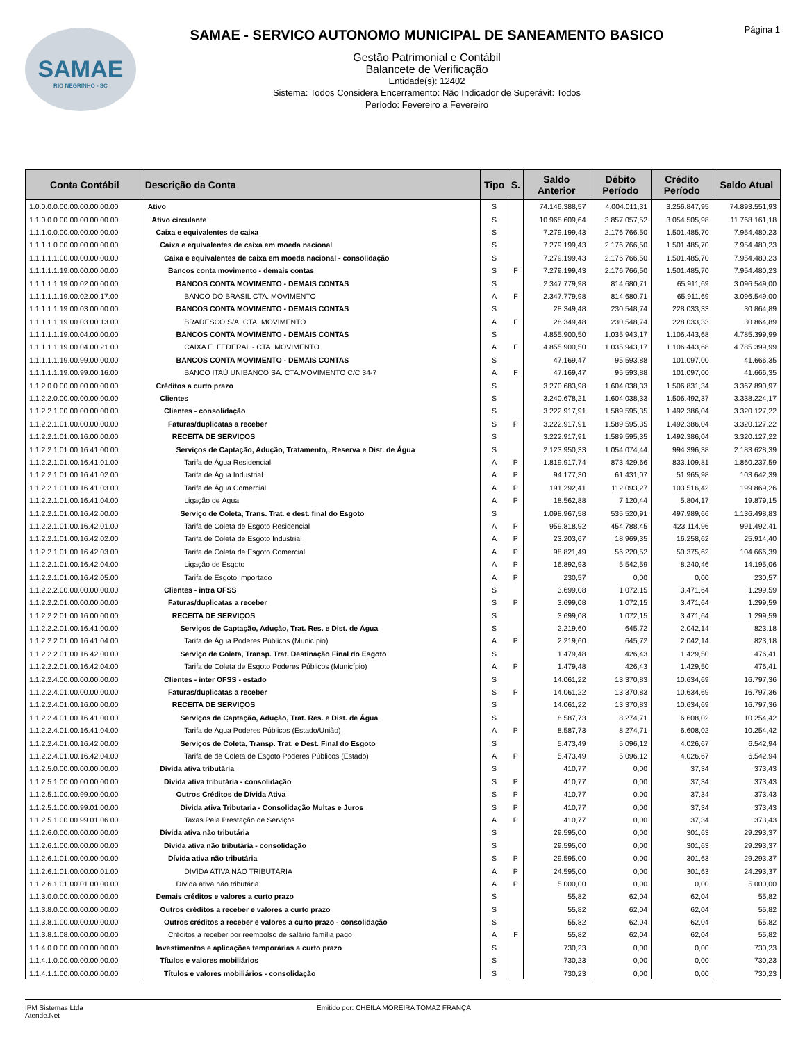SAMAE
RIO NEGRINHO - SC
SAMAE - SERVICO AUTONOMO MUNICIPAL DE SANEAMENTO BASICO
Gestão Patrimonial e Contábil
Balancete de Verificação
Entidade(s): 12402
Sistema: Todos Considera Encerramento: Não Indicador de Superávit: Todos
Período: Fevereiro a Fevereiro
Página 1
| Conta Contábil | Descrição da Conta | Tipo | S. | Saldo Anterior | Débito Período | Crédito Período | Saldo Atual |
| --- | --- | --- | --- | --- | --- | --- | --- |
| 1.0.0.0.0.00.00.00.00.00.00 | Ativo | S | | 74.146.388,57 | 4.004.011,31 | 3.256.847,95 | 74.893.551,93 |
| 1.1.0.0.0.00.00.00.00.00.00 | Ativo circulante | S | | 10.965.609,64 | 3.857.057,52 | 3.054.505,98 | 11.768.161,18 |
| 1.1.1.0.0.00.00.00.00.00.00 | Caixa e equivalentes de caixa | S | | 7.279.199,43 | 2.176.766,50 | 1.501.485,70 | 7.954.480,23 |
| 1.1.1.1.0.00.00.00.00.00.00 | Caixa e equivalentes de caixa em moeda nacional | S | | 7.279.199,43 | 2.176.766,50 | 1.501.485,70 | 7.954.480,23 |
| 1.1.1.1.1.00.00.00.00.00.00 | Caixa e equivalentes de caixa em moeda nacional - consolidação | S | | 7.279.199,43 | 2.176.766,50 | 1.501.485,70 | 7.954.480,23 |
| 1.1.1.1.1.19.00.00.00.00.00 | Bancos conta movimento - demais contas | S | F | 7.279.199,43 | 2.176.766,50 | 1.501.485,70 | 7.954.480,23 |
| 1.1.1.1.1.19.00.02.00.00.00 | BANCOS CONTA MOVIMENTO - DEMAIS CONTAS | S | | 2.347.779,98 | 814.680,71 | 65.911,69 | 3.096.549,00 |
| 1.1.1.1.1.19.00.02.00.17.00 | BANCO DO BRASIL CTA. MOVIMENTO | A | F | 2.347.779,98 | 814.680,71 | 65.911,69 | 3.096.549,00 |
| 1.1.1.1.1.19.00.03.00.00.00 | BANCOS CONTA MOVIMENTO - DEMAIS CONTAS | S | | 28.349,48 | 230.548,74 | 228.033,33 | 30.864,89 |
| 1.1.1.1.1.19.00.03.00.13.00 | BRADESCO S/A. CTA. MOVIMENTO | A | F | 28.349,48 | 230.548,74 | 228.033,33 | 30.864,89 |
| 1.1.1.1.1.19.00.04.00.00.00 | BANCOS CONTA MOVIMENTO - DEMAIS CONTAS | S | | 4.855.900,50 | 1.035.943,17 | 1.106.443,68 | 4.785.399,99 |
| 1.1.1.1.1.19.00.04.00.21.00 | CAIXA E. FEDERAL - CTA. MOVIMENTO | A | F | 4.855.900,50 | 1.035.943,17 | 1.106.443,68 | 4.785.399,99 |
| 1.1.1.1.1.19.00.99.00.00.00 | BANCOS CONTA MOVIMENTO - DEMAIS CONTAS | S | | 47.169,47 | 95.593,88 | 101.097,00 | 41.666,35 |
| 1.1.1.1.1.19.00.99.00.16.00 | BANCO ITAÚ UNIBANCO SA. CTA.MOVIMENTO C/C 34-7 | A | F | 47.169,47 | 95.593,88 | 101.097,00 | 41.666,35 |
| 1.1.2.0.0.00.00.00.00.00.00 | Créditos a curto prazo | S | | 3.270.683,98 | 1.604.038,33 | 1.506.831,34 | 3.367.890,97 |
| 1.1.2.2.0.00.00.00.00.00.00 | Clientes | S | | 3.240.678,21 | 1.604.038,33 | 1.506.492,37 | 3.338.224,17 |
| 1.1.2.2.1.00.00.00.00.00.00 | Clientes - consolidação | S | | 3.222.917,91 | 1.589.595,35 | 1.492.386,04 | 3.320.127,22 |
| 1.1.2.2.1.01.00.00.00.00.00 | Faturas/duplicatas a receber | S | P | 3.222.917,91 | 1.589.595,35 | 1.492.386,04 | 3.320.127,22 |
| 1.1.2.2.1.01.00.16.00.00.00 | RECEITA DE SERVIÇOS | S | | 3.222.917,91 | 1.589.595,35 | 1.492.386,04 | 3.320.127,22 |
| 1.1.2.2.1.01.00.16.41.00.00 | Serviços de Captação, Adução, Tratamento,, Reserva e Dist. de Água | S | | 2.123.950,33 | 1.054.074,44 | 994.396,38 | 2.183.628,39 |
| 1.1.2.2.1.01.00.16.41.01.00 | Tarifa de Água Residencial | A | P | 1.819.917,74 | 873.429,66 | 833.109,81 | 1.860.237,59 |
| 1.1.2.2.1.01.00.16.41.02.00 | Tarifa de Água Industrial | A | P | 94.177,30 | 61.431,07 | 51.965,98 | 103.642,39 |
| 1.1.2.2.1.01.00.16.41.03.00 | Tarifa de Água Comercial | A | P | 191.292,41 | 112.093,27 | 103.516,42 | 199.869,26 |
| 1.1.2.2.1.01.00.16.41.04.00 | Ligação de Água | A | P | 18.562,88 | 7.120,44 | 5.804,17 | 19.879,15 |
| 1.1.2.2.1.01.00.16.42.00.00 | Serviço de Coleta, Trans. Trat. e dest. final do Esgoto | S | | 1.098.967,58 | 535.520,91 | 497.989,66 | 1.136.498,83 |
| 1.1.2.2.1.01.00.16.42.01.00 | Tarifa de Coleta de Esgoto Residencial | A | P | 959.818,92 | 454.788,45 | 423.114,96 | 991.492,41 |
| 1.1.2.2.1.01.00.16.42.02.00 | Tarifa de Coleta de Esgoto Industrial | A | P | 23.203,67 | 18.969,35 | 16.258,62 | 25.914,40 |
| 1.1.2.2.1.01.00.16.42.03.00 | Tarifa de Coleta de Esgoto Comercial | A | P | 98.821,49 | 56.220,52 | 50.375,62 | 104.666,39 |
| 1.1.2.2.1.01.00.16.42.04.00 | Ligação de Esgoto | A | P | 16.892,93 | 5.542,59 | 8.240,46 | 14.195,06 |
| 1.1.2.2.1.01.00.16.42.05.00 | Tarifa de Esgoto Importado | A | P | 230,57 | 0,00 | 0,00 | 230,57 |
| 1.1.2.2.2.00.00.00.00.00.00 | Clientes - intra OFSS | S | | 3.699,08 | 1.072,15 | 3.471,64 | 1.299,59 |
| 1.1.2.2.2.01.00.00.00.00.00 | Faturas/duplicatas a receber | S | P | 3.699,08 | 1.072,15 | 3.471,64 | 1.299,59 |
| 1.1.2.2.2.01.00.16.00.00.00 | RECEITA DE SERVIÇOS | S | | 3.699,08 | 1.072,15 | 3.471,64 | 1.299,59 |
| 1.1.2.2.2.01.00.16.41.00.00 | Serviços de Captação, Adução, Trat. Res. e Dist. de Água | S | | 2.219,60 | 645,72 | 2.042,14 | 823,18 |
| 1.1.2.2.2.01.00.16.41.04.00 | Tarifa de Água Poderes Públicos (Município) | A | P | 2.219,60 | 645,72 | 2.042,14 | 823,18 |
| 1.1.2.2.2.01.00.16.42.00.00 | Serviço de Coleta, Transp. Trat. Destinação Final do Esgoto | S | | 1.479,48 | 426,43 | 1.429,50 | 476,41 |
| 1.1.2.2.2.01.00.16.42.04.00 | Tarifa de Coleta de Esgoto Poderes Públicos (Município) | A | P | 1.479,48 | 426,43 | 1.429,50 | 476,41 |
| 1.1.2.2.4.00.00.00.00.00.00 | Clientes - inter OFSS - estado | S | | 14.061,22 | 13.370,83 | 10.634,69 | 16.797,36 |
| 1.1.2.2.4.01.00.00.00.00.00 | Faturas/duplicatas a receber | S | P | 14.061,22 | 13.370,83 | 10.634,69 | 16.797,36 |
| 1.1.2.2.4.01.00.16.00.00.00 | RECEITA DE SERVIÇOS | S | | 14.061,22 | 13.370,83 | 10.634,69 | 16.797,36 |
| 1.1.2.2.4.01.00.16.41.00.00 | Serviços de Captação, Adução, Trat. Res. e Dist. de Água | S | | 8.587,73 | 8.274,71 | 6.608,02 | 10.254,42 |
| 1.1.2.2.4.01.00.16.41.04.00 | Tarifa de Água Poderes Públicos (Estado/União) | A | P | 8.587,73 | 8.274,71 | 6.608,02 | 10.254,42 |
| 1.1.2.2.4.01.00.16.42.00.00 | Serviços de Coleta, Transp. Trat. e Dest. Final do Esgoto | S | | 5.473,49 | 5.096,12 | 4.026,67 | 6.542,94 |
| 1.1.2.2.4.01.00.16.42.04.00 | Tarifa de de Coleta de Esgoto Poderes Públicos (Estado) | A | P | 5.473,49 | 5.096,12 | 4.026,67 | 6.542,94 |
| 1.1.2.5.0.00.00.00.00.00.00 | Dívida ativa tributária | S | | 410,77 | 0,00 | 37,34 | 373,43 |
| 1.1.2.5.1.00.00.00.00.00.00 | Dívida ativa tributária - consolidação | S | P | 410,77 | 0,00 | 37,34 | 373,43 |
| 1.1.2.5.1.00.00.99.00.00.00 | Outros Créditos de Dívida Ativa | S | P | 410,77 | 0,00 | 37,34 | 373,43 |
| 1.1.2.5.1.00.00.99.01.00.00 | Divida ativa Tributaria - Consolidação Multas e Juros | S | P | 410,77 | 0,00 | 37,34 | 373,43 |
| 1.1.2.5.1.00.00.99.01.06.00 | Taxas Pela Prestação de Serviços | A | P | 410,77 | 0,00 | 37,34 | 373,43 |
| 1.1.2.6.0.00.00.00.00.00.00 | Dívida ativa não tributária | S | | 29.595,00 | 0,00 | 301,63 | 29.293,37 |
| 1.1.2.6.1.00.00.00.00.00.00 | Dívida ativa não tributária - consolidação | S | | 29.595,00 | 0,00 | 301,63 | 29.293,37 |
| 1.1.2.6.1.01.00.00.00.00.00 | Dívida ativa não tributária | S | P | 29.595,00 | 0,00 | 301,63 | 29.293,37 |
| 1.1.2.6.1.01.00.00.00.01.00 | DÍVIDA ATIVA NÃO TRIBUTÁRIA | A | P | 24.595,00 | 0,00 | 301,63 | 24.293,37 |
| 1.1.2.6.1.01.00.01.00.00.00 | Dívida ativa não tributária | A | P | 5.000,00 | 0,00 | 0,00 | 5.000,00 |
| 1.1.3.0.0.00.00.00.00.00.00 | Demais créditos e valores a curto prazo | S | | 55,82 | 62,04 | 62,04 | 55,82 |
| 1.1.3.8.0.00.00.00.00.00.00 | Outros créditos a receber e valores a curto prazo | S | | 55,82 | 62,04 | 62,04 | 55,82 |
| 1.1.3.8.1.00.00.00.00.00.00 | Outros créditos a receber e valores a curto prazo - consolidação | S | | 55,82 | 62,04 | 62,04 | 55,82 |
| 1.1.3.8.1.08.00.00.00.00.00 | Créditos a receber por reembolso de salário família pago | A | F | 55,82 | 62,04 | 62,04 | 55,82 |
| 1.1.4.0.0.00.00.00.00.00.00 | Investimentos e aplicações temporárias a curto prazo | S | | 730,23 | 0,00 | 0,00 | 730,23 |
| 1.1.4.1.0.00.00.00.00.00.00 | Títulos e valores mobiliários | S | | 730,23 | 0,00 | 0,00 | 730,23 |
| 1.1.4.1.1.00.00.00.00.00.00 | Títulos e valores mobiliários - consolidação | S | | 730,23 | 0,00 | 0,00 | 730,23 |
IPM Sistemas Ltda
Atende.Net
Emitido por: CHEILA MOREIRA TOMAZ FRANÇA